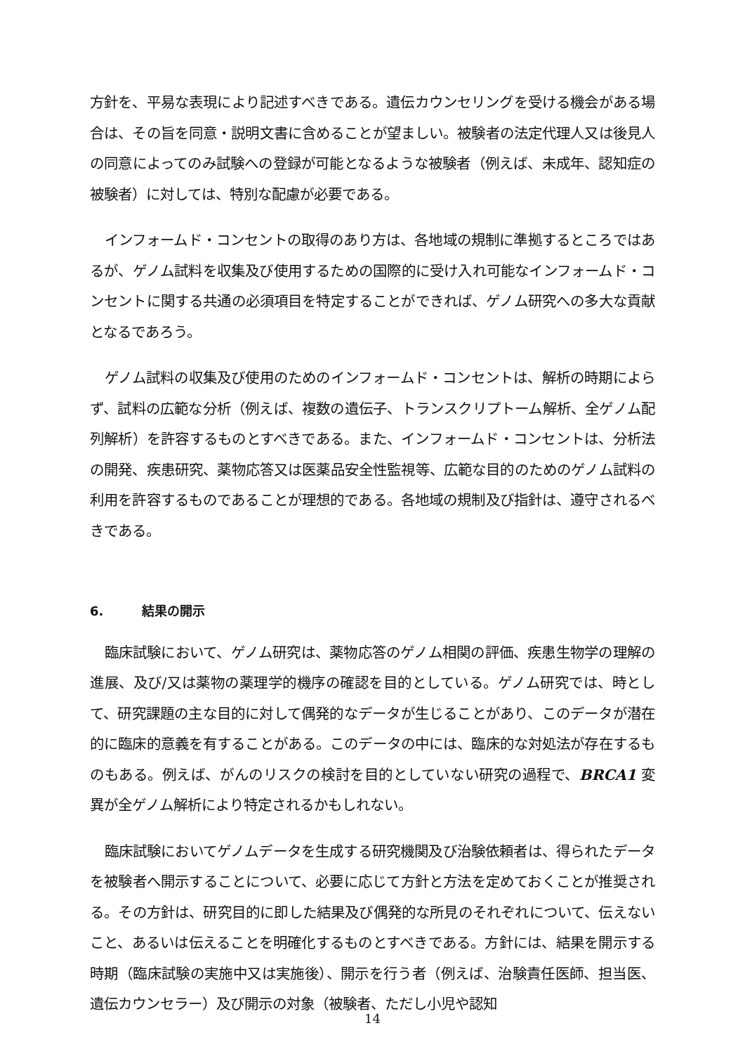方針を、平易な表現により記述すべきである。遺伝カウンセリングを受ける機会がある場合は、その旨を同意・説明文書に含めることが望ましい。被験者の法定代理人又は後見人の同意によってのみ試験への登録が可能となるような被験者（例えば、未成年、認知症の被験者）に対しては、特別な配慮が必要である。
インフォームド・コンセントの取得のあり方は、各地域の規制に準拠するところではあるが、ゲノム試料を収集及び使用するための国際的に受け入れ可能なインフォームド・コンセントに関する共通の必須項目を特定することができれば、ゲノム研究への多大な貢献となるであろう。
ゲノム試料の収集及び使用のためのインフォームド・コンセントは、解析の時期によらず、試料の広範な分析（例えば、複数の遺伝子、トランスクリプトーム解析、全ゲノム配列解析）を許容するものとすべきである。また、インフォームド・コンセントは、分析法の開発、疾患研究、薬物応答又は医薬品安全性監視等、広範な目的のためのゲノム試料の利用を許容するものであることが理想的である。各地域の規制及び指針は、遵守されるべきである。
6. 結果の開示
臨床試験において、ゲノム研究は、薬物応答のゲノム相関の評価、疾患生物学の理解の進展、及び/又は薬物の薬理学的機序の確認を目的としている。ゲノム研究では、時として、研究課題の主な目的に対して偶発的なデータが生じることがあり、このデータが潜在的に臨床的意義を有することがある。このデータの中には、臨床的な対処法が存在するものもある。例えば、がんのリスクの検討を目的としていない研究の過程で、BRCA1 変異が全ゲノム解析により特定されるかもしれない。
臨床試験においてゲノムデータを生成する研究機関及び治験依頼者は、得られたデータを被験者へ開示することについて、必要に応じて方針と方法を定めておくことが推奨される。その方針は、研究目的に即した結果及び偶発的な所見のそれぞれについて、伝えないこと、あるいは伝えることを明確化するものとすべきである。方針には、結果を開示する時期（臨床試験の実施中又は実施後）、開示を行う者（例えば、治験責任医師、担当医、遺伝カウンセラー）及び開示の対象（被験者、ただし小児や認知
14